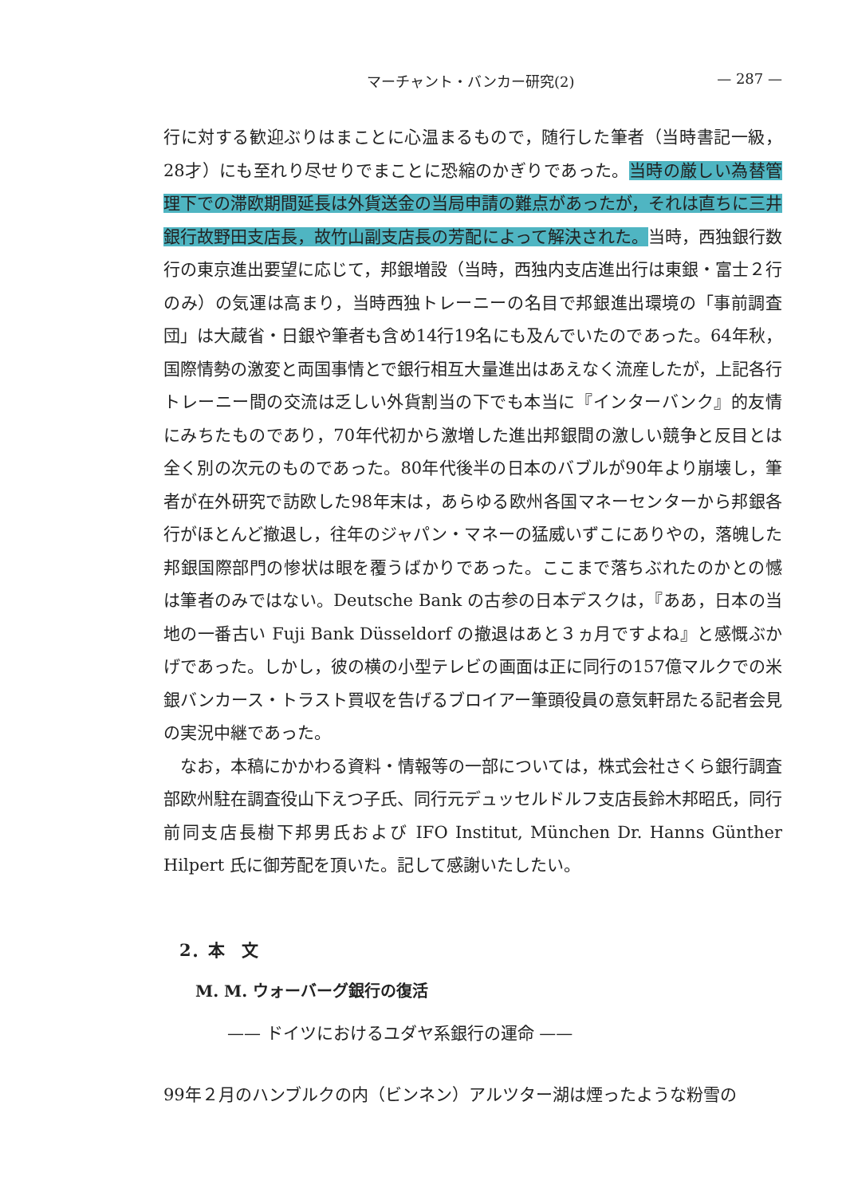マーチャント・バンカー研究(2) — 287 —
行に対する歓迎ぶりはまことに心温まるもので，随行した筆者（当時書記一級，28才）にも至れり尽せりでまことに恐縮のかぎりであった。当時の厳しい為替管理下での滞欧期間延長は外貨送金の当局申請の難点があったが，それは直ちに三井銀行故野田支店長，故竹山副支店長の芳配によって解決された。当時，西独銀行数行の東京進出要望に応じて，邦銀増設（当時，西独内支店進出行は東銀・富士２行のみ）の気運は高まり，当時西独トレーニーの名目で邦銀進出環境の「事前調査団」は大蔵省・日銀や筆者も含め14行19名にも及んでいたのであった。64年秋，国際情勢の激変と両国事情とで銀行相互大量進出はあえなく流産したが，上記各行トレーニー間の交流は乏しい外貨割当の下でも本当に『インターバンク』的友情にみちたものであり，70年代初から激増した進出邦銀間の激しい競争と反目とは全く別の次元のものであった。80年代後半の日本のバブルが90年より崩壊し，筆者が在外研究で訪欧した98年末は，あらゆる欧州各国マネーセンターから邦銀各行がほとんど撤退し，往年のジャパン・マネーの猛威いずこにありやの，落魄した邦銀国際部門の惨状は眼を覆うばかりであった。ここまで落ちぶれたのかとの憾は筆者のみではない。Deutsche Bank の古参の日本デスクは，『ああ，日本の当地の一番古い Fuji Bank Düsseldorf の撤退はあと３ヵ月ですよね』と感慨ぶかげであった。しかし，彼の横の小型テレビの画面は正に同行の157億マルクでの米銀バンカース・トラスト買収を告げるブロイアー筆頭役員の意気軒昂たる記者会見の実況中継であった。
　なお，本稿にかかわる資料・情報等の一部については，株式会社さくら銀行調査部欧州駐在調査役山下えつ子氏、同行元デュッセルドルフ支店長鈴木邦昭氏，同行前同支店長樹下邦男氏および IFO Institut, München Dr. Hanns Günther Hilpert 氏に御芳配を頂いた。記して感謝いたしたい。
2．本　文
M. M. ウォーバーグ銀行の復活
—— ドイツにおけるユダヤ系銀行の運命 ——
99年２月のハンブルクの内（ビンネン）アルツター湖は煙ったような粉雪の